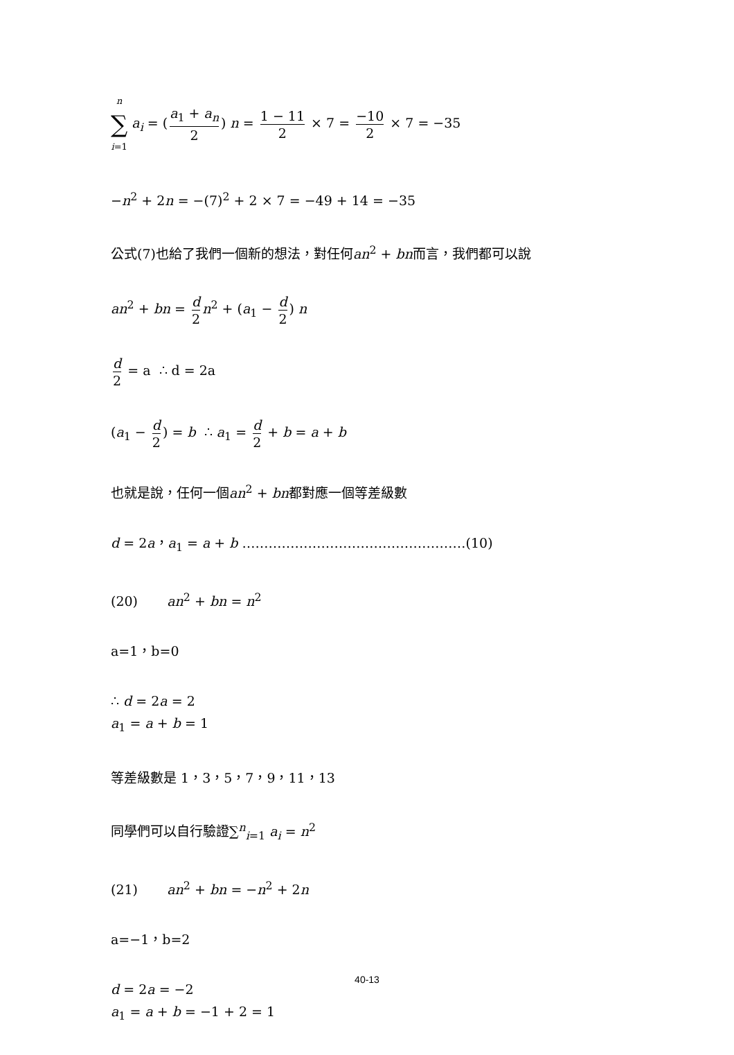n ∑ i=1 a<sub>i</sub> = (a<sub>1</sub> + a<sub>n</sub> 2) n = 1 − 11 2 × 7 = −10 2 × 7 = −35
−n<sup>2</sup> + 2n = −(7)<sup>2</sup> + 2 × 7 = −49 + 14 = −35
公式(7)也給了我們一個新的想法，對任何an<sup>2</sup> + bn而言，我們都可以說
an<sup>2</sup> + bn = d 2 n<sup>2</sup> + (a<sub>1</sub> − d 2) n
d 2 = a ∴ d = 2a
(a<sub>1</sub> − d 2) = b ∴ a<sub>1</sub> = d 2 + b = a + b
也就是說，任何一個an<sup>2</sup> + bn都對應一個等差級數
d = 2a，a<sub>1</sub> = a + b ……………………………………………(10)
(20) an<sup>2</sup> + bn = n<sup>2</sup>
a=1，b=0
∴ d = 2a = 2
a<sub>1</sub> = a + b = 1
等差級數是 1，3，5，7，9，11，13
同學們可以自行驗證∑<sup>n</sup><sub>i=1</sub> a<sub>i</sub> = n<sup>2</sup>
(21) an<sup>2</sup> + bn = −n<sup>2</sup> + 2n
a=−1，b=2
d = 2a = −2
a<sub>1</sub> = a + b = −1 + 2 = 1
40-13